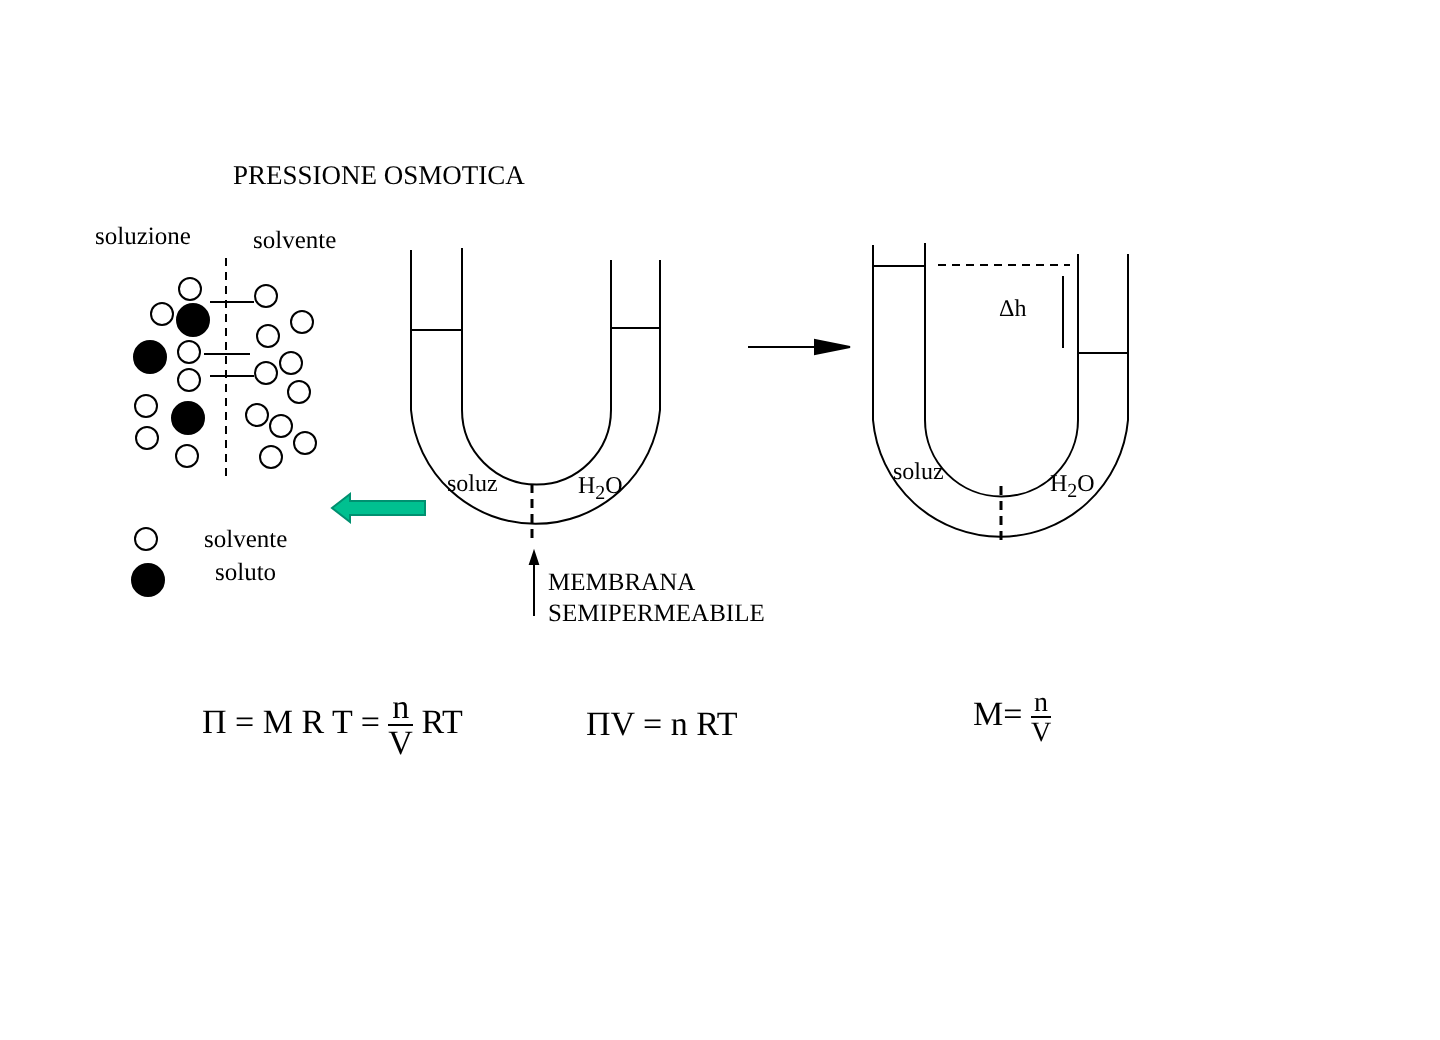PRESSIONE OSMOTICA
soluzione solvente
soluz H<sub>2</sub>O
Δh
soluz H<sub>2</sub>O
solvente
soluto
MEMBRANA
SEMIPERMEABILE
Π = M R T = n V RT ΠV = n RT M= n V